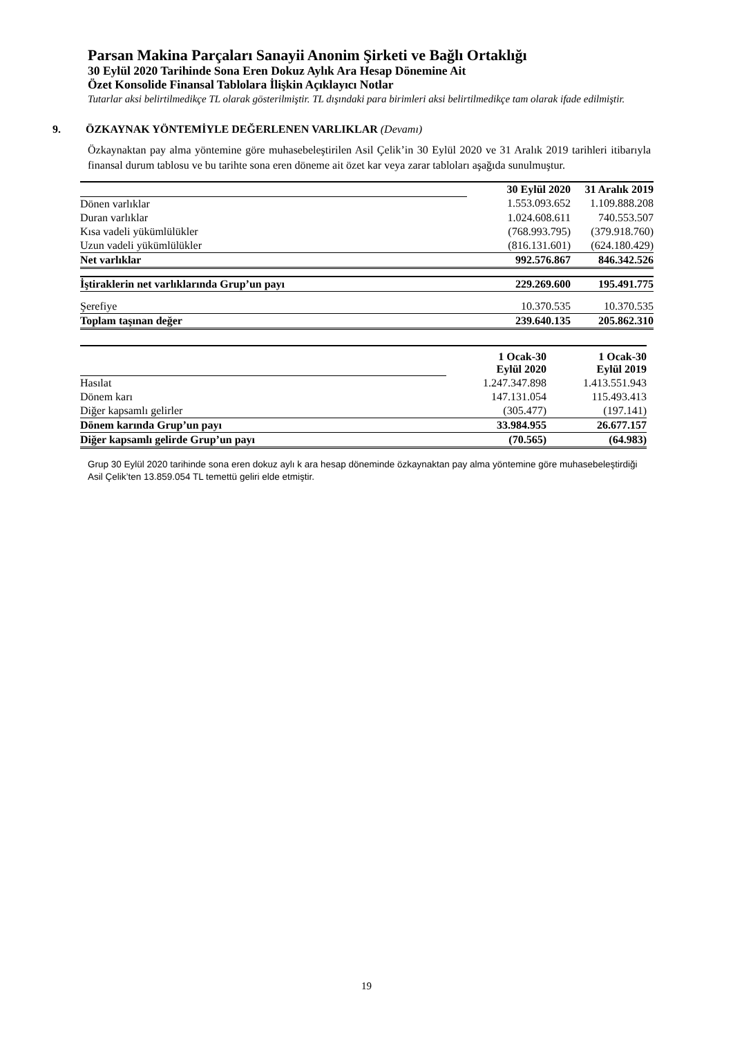Parsan Makina Parçaları Sanayii Anonim Şirketi ve Bağlı Ortaklığı
30 Eylül 2020 Tarihinde Sona Eren Dokuz Aylık Ara Hesap Dönemine Ait
Özet Konsolide Finansal Tablolara İlişkin Açıklayıcı Notlar
Tutarlar aksi belirtilmedikçe TL olarak gösterilmiştir. TL dışındaki para birimleri aksi belirtilmedikçe tam olarak ifade edilmiştir.
9. ÖZKAYNAK YÖNTEMİYLE DEĞERLENEN VARLIKLAR (Devamı)
Özkaynaktan pay alma yöntemine göre muhasebeleştirilen Asil Çelik’in 30 Eylül 2020 ve 31 Aralık 2019 tarihleri itibarıyla finansal durum tablosu ve bu tarihte sona eren döneme ait özet kar veya zarar tabloları aşağıda sunulmuştur.
| | 30 Eylül 2020 | 31 Aralık 2019 |
| Dönen varlıklar | 1.553.093.652 | 1.109.888.208 |
| Duran varlıklar | 1.024.608.611 | 740.553.507 |
| Kısa vadeli yükümlülükler | (768.993.795) | (379.918.760) |
| Uzun vadeli yükümlülükler | (816.131.601) | (624.180.429) |
| Net varlıklar | 992.576.867 | 846.342.526 |
| İştiraklerin net varlıklarında Grup’un payı | 229.269.600 | 195.491.775 |
| Şerefiye | 10.370.535 | 10.370.535 |
| Toplam taşınan değer | 239.640.135 | 205.862.310 |
| | 1 Ocak-30 Eylül 2020 | 1 Ocak-30 Eylül 2019 |
| Hasılat | 1.247.347.898 | 1.413.551.943 |
| Dönem karı | 147.131.054 | 115.493.413 |
| Diğer kapsamlı gelirler | (305.477) | (197.141) |
| Dönem karında Grup’un payı | 33.984.955 | 26.677.157 |
| Diğer kapsamlı gelirde Grup’un payı | (70.565) | (64.983) |
Grup 30 Eylül 2020 tarihinde sona eren dokuz aylı k ara hesap döneminde özkaynaktan pay alma yöntemine göre muhasebeleştirdiği Asil Çelik’ten 13.859.054 TL temettü geliri elde etmiştir.
19